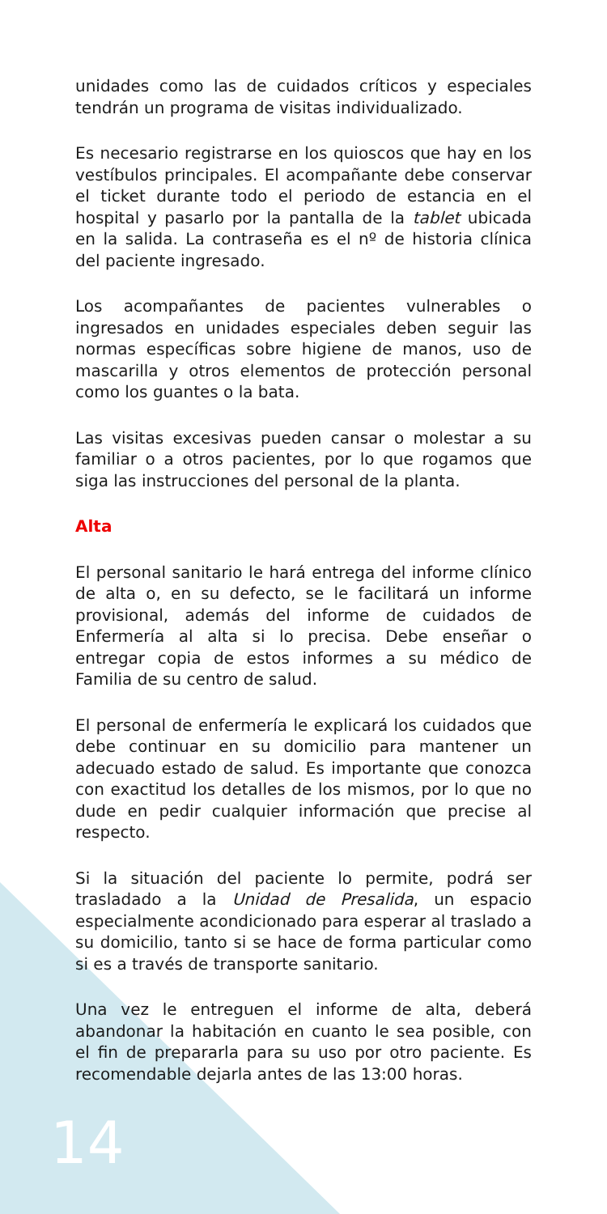unidades como las de cuidados críticos y especiales tendrán un programa de visitas individualizado.
Es necesario registrarse en los quioscos que hay en los vestíbulos principales. El acompañante debe conservar el ticket durante todo el periodo de estancia en el hospital y pasarlo por la pantalla de la tablet ubicada en la salida. La contraseña es el nº de historia clínica del paciente ingresado.
Los acompañantes de pacientes vulnerables o ingresados en unidades especiales deben seguir las normas específicas sobre higiene de manos, uso de mascarilla y otros elementos de protección personal como los guantes o la bata.
Las visitas excesivas pueden cansar o molestar a su familiar o a otros pacientes, por lo que rogamos que siga las instrucciones del personal de la planta.
Alta
El personal sanitario le hará entrega del informe clínico de alta o, en su defecto, se le facilitará un informe provisional, además del informe de cuidados de Enfermería al alta si lo precisa. Debe enseñar o entregar copia de estos informes a su médico de Familia de su centro de salud.
El personal de enfermería le explicará los cuidados que debe continuar en su domicilio para mantener un adecuado estado de salud. Es importante que conozca con exactitud los detalles de los mismos, por lo que no dude en pedir cualquier información que precise al respecto.
Si la situación del paciente lo permite, podrá ser trasladado a la Unidad de Presalida, un espacio especialmente acondicionado para esperar al traslado a su domicilio, tanto si se hace de forma particular como si es a través de transporte sanitario.
Una vez le entreguen el informe de alta, deberá abandonar la habitación en cuanto le sea posible, con el fin de prepararla para su uso por otro paciente. Es recomendable dejarla antes de las 13:00 horas.
14